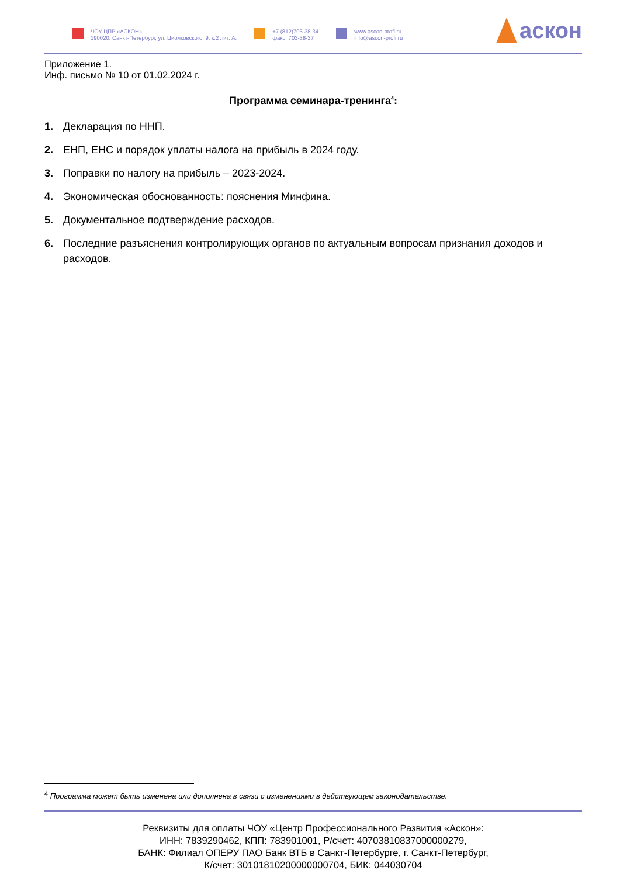ЧОУ ЦПР «АСКОН»
190020, Санкт-Петербург, ул. Циолковского, 9. к.2 лит. А.
+7 (812)703-38-34
факс: 703-38-37
www.ascon-profi.ru
info@ascon-profi.ru
аскон
Приложение 1.
Инф. письмо № 10 от 01.02.2024 г.
Программа семинара-тренинга<sup>4</sup>:
1. Декларация по ННП.
2. ЕНП, ЕНС и порядок уплаты налога на прибыль в 2024 году.
3. Поправки по налогу на прибыль – 2023-2024.
4. Экономическая обоснованность: пояснения Минфина.
5. Документальное подтверждение расходов.
6. Последние разъяснения контролирующих органов по актуальным вопросам признания доходов и расходов.
<sup>4</sup> Программа может быть изменена или дополнена в связи с изменениями в действующем законодательстве.
Реквизиты для оплаты ЧОУ «Центр Профессионального Развития «Аскон»:
ИНН: 7839290462, КПП: 783901001, Р/счет: 40703810837000000279,
БАНК: Филиал ОПЕРУ ПАО Банк ВТБ в Санкт-Петербурге, г. Санкт-Петербург,
К/счет: 30101810200000000704, БИК: 044030704